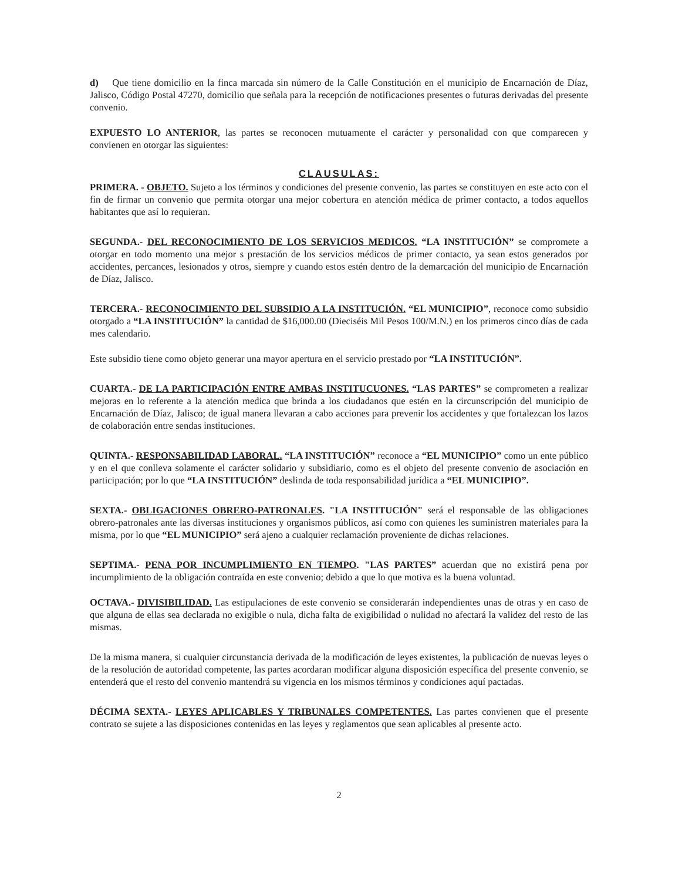d) Que tiene domicilio en la finca marcada sin número de la Calle Constitución en el municipio de Encarnación de Díaz, Jalisco, Código Postal 47270, domicilio que señala para la recepción de notificaciones presentes o futuras derivadas del presente convenio.
EXPUESTO LO ANTERIOR, las partes se reconocen mutuamente el carácter y personalidad con que comparecen y convienen en otorgar las siguientes:
CLAUSULAS:
PRIMERA. - OBJETO. Sujeto a los términos y condiciones del presente convenio, las partes se constituyen en este acto con el fin de firmar un convenio que permita otorgar una mejor cobertura en atención médica de primer contacto, a todos aquellos habitantes que así lo requieran.
SEGUNDA.- DEL RECONOCIMIENTO DE LOS SERVICIOS MEDICOS. “LA INSTITUCIÓN” se compromete a otorgar en todo momento una mejor s prestación de los servicios médicos de primer contacto, ya sean estos generados por accidentes, percances, lesionados y otros, siempre y cuando estos estén dentro de la demarcación del municipio de Encarnación de Díaz, Jalisco.
TERCERA.- RECONOCIMIENTO DEL SUBSIDIO A LA INSTITUCIÓN. “EL MUNICIPIO”, reconoce como subsidio otorgado a “LA INSTITUCIÓN” la cantidad de $16,000.00 (Dieciséis Mil Pesos 100/M.N.) en los primeros cinco días de cada mes calendario.
Este subsidio tiene como objeto generar una mayor apertura en el servicio prestado por “LA INSTITUCIÓN”.
CUARTA.- DE LA PARTICIPACIÓN ENTRE AMBAS INSTITUCUONES. “LAS PARTES” se comprometen a realizar mejoras en lo referente a la atención medica que brinda a los ciudadanos que estén en la circunscripción del municipio de Encarnación de Díaz, Jalisco; de igual manera llevaran a cabo acciones para prevenir los accidentes y que fortalezcan los lazos de colaboración entre sendas instituciones.
QUINTA.- RESPONSABILIDAD LABORAL. “LA INSTITUCIÓN” reconoce a “EL MUNICIPIO” como un ente público y en el que conlleva solamente el carácter solidario y subsidiario, como es el objeto del presente convenio de asociación en participación; por lo que “LA INSTITUCIÓN” deslinda de toda responsabilidad jurídica a “EL MUNICIPIO”.
SEXTA.- OBLIGACIONES OBRERO-PATRONALES. "LA INSTITUCIÓN" será el responsable de las obligaciones obrero-patronales ante las diversas instituciones y organismos públicos, así como con quienes les suministren materiales para la misma, por lo que “EL MUNICIPIO” será ajeno a cualquier reclamación proveniente de dichas relaciones.
SEPTIMA.- PENA POR INCUMPLIMIENTO EN TIEMPO. "LAS PARTES” acuerdan que no existirá pena por incumplimiento de la obligación contraída en este convenio; debido a que lo que motiva es la buena voluntad.
OCTAVA.- DIVISIBILIDAD. Las estipulaciones de este convenio se considerarán independientes unas de otras y en caso de que alguna de ellas sea declarada no exigible o nula, dicha falta de exigibilidad o nulidad no afectará la validez del resto de las mismas.
De la misma manera, si cualquier circunstancia derivada de la modificación de leyes existentes, la publicación de nuevas leyes o de la resolución de autoridad competente, las partes acordaran modificar alguna disposición específica del presente convenio, se entenderá que el resto del convenio mantendrá su vigencia en los mismos términos y condiciones aquí pactadas.
DÉCIMA SEXTA.- LEYES APLICABLES Y TRIBUNALES COMPETENTES. Las partes convienen que el presente contrato se sujete a las disposiciones contenidas en las leyes y reglamentos que sean aplicables al presente acto.
2